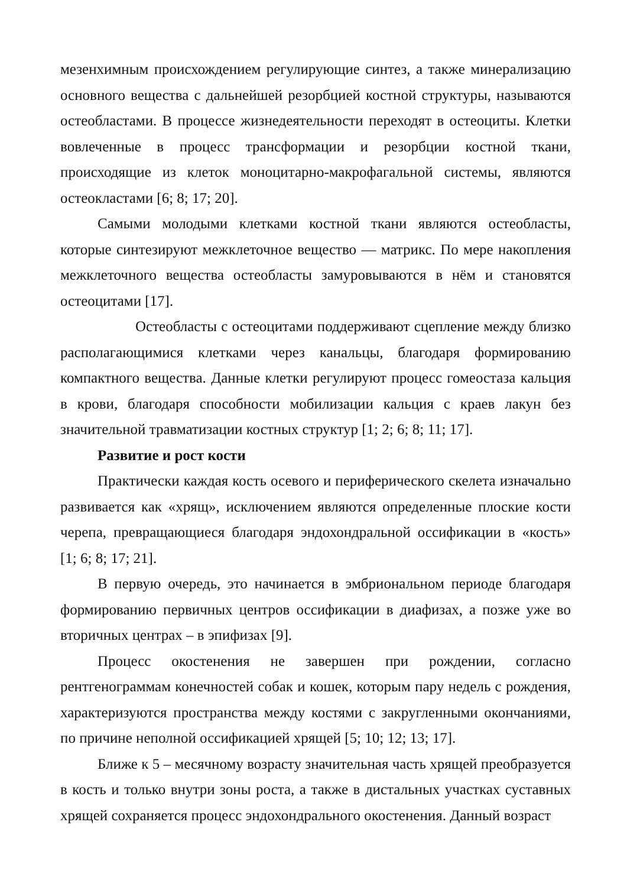мезенхимным происхождением регулирующие синтез, а также минерализацию основного вещества с дальнейшей резорбцией костной структуры, называются остеобластами. В процессе жизнедеятельности переходят в остеоциты. Клетки вовлеченные в процесс трансформации и резорбции костной ткани, происходящие из клеток моноцитарно-макрофагальной системы, являются остеокластами [6; 8; 17; 20].
Самыми молодыми клетками костной ткани являются остеобласты, которые синтезируют межклеточное вещество — матрикс. По мере накопления межклеточного вещества остеобласты замуровываются в нём и становятся остеоцитами [17].
Остеобласты с остеоцитами поддерживают сцепление между близко располагающимися клетками через канальцы, благодаря формированию компактного вещества. Данные клетки регулируют процесс гомеостаза кальция в крови, благодаря способности мобилизации кальция с краев лакун без значительной травматизации костных структур [1; 2; 6; 8; 11; 17].
Развитие и рост кости
Практически каждая кость осевого и периферического скелета изначально развивается как «хрящ», исключением являются определенные плоские кости черепа, превращающиеся благодаря эндохондральной оссификации в «кость» [1; 6; 8; 17; 21].
В первую очередь, это начинается в эмбриональном периоде благодаря формированию первичных центров оссификации в диафизах, а позже уже во вторичных центрах – в эпифизах [9].
Процесс окостенения не завершен при рождении, согласно рентгенограммам конечностей собак и кошек, которым пару недель с рождения, характеризуются пространства между костями с закругленными окончаниями, по причине неполной оссификацией хрящей [5; 10; 12; 13; 17].
Ближе к 5 – месячному возрасту значительная часть хрящей преобразуется в кость и только внутри зоны роста, а также в дистальных участках суставных хрящей сохраняется процесс эндохондрального окостенения. Данный возраст